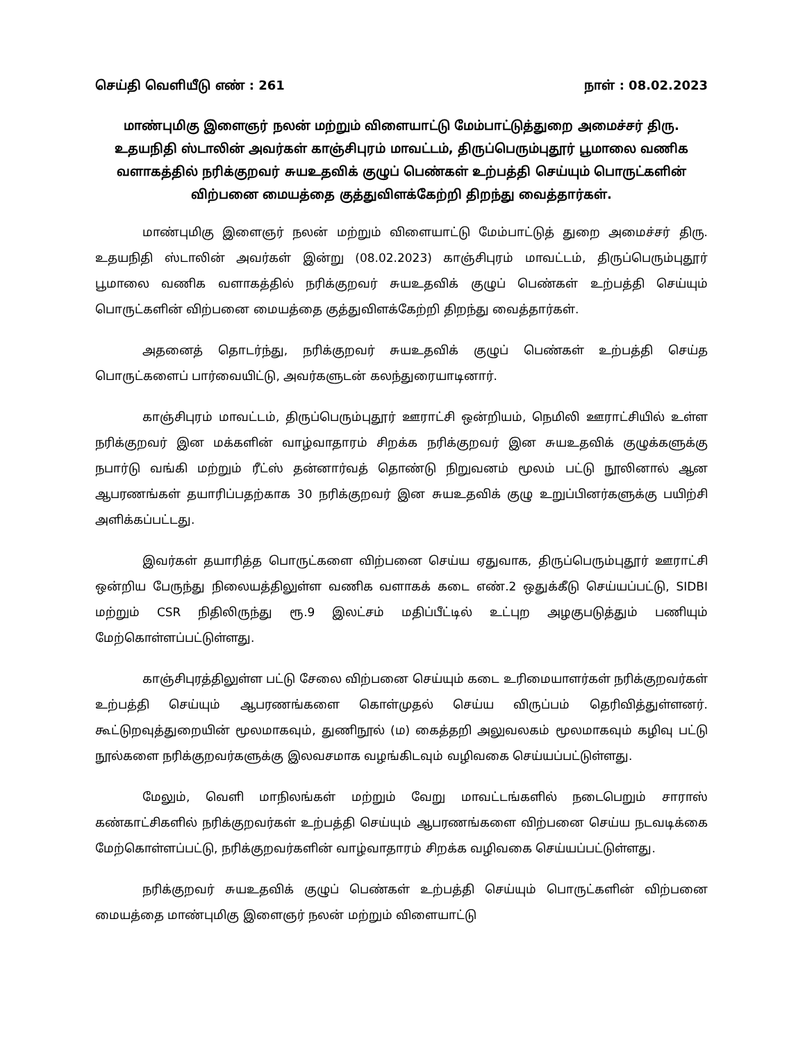செய்தி வெளியீடு எண் : 261 நாள் : 08.02.2023
மாண்புமிகு இளைஞர் நலன் மற்றும் விளையாட்டு மேம்பாட்டுத்துறை அமைச்சர் திரு. உதயநிதி ஸ்டாலின் அவர்கள் காஞ்சிபுரம் மாவட்டம், திருப்பெரும்புதூர் பூமாலை வணிக வளாகத்தில் நரிக்குறவர் சுயஉதவிக் குழுப் பெண்கள் உற்பத்தி செய்யும் பொருட்களின் விற்பனை மையத்தை குத்துவிளக்கேற்றி திறந்து வைத்தார்கள்.
மாண்புமிகு இளைஞர் நலன் மற்றும் விளையாட்டு மேம்பாட்டுத் துறை அமைச்சர் திரு. உதயநிதி ஸ்டாலின் அவர்கள் இன்று (08.02.2023) காஞ்சிபுரம் மாவட்டம், திருப்பெரும்புதூர் பூமாலை வணிக வளாகத்தில் நரிக்குறவர் சுயஉதவிக் குழுப் பெண்கள் உற்பத்தி செய்யும் பொருட்களின் விற்பனை மையத்தை குத்துவிளக்கேற்றி திறந்து வைத்தார்கள்.
அதனைத் தொடர்ந்து, நரிக்குறவர் சுயஉதவிக் குழுப் பெண்கள் உற்பத்தி செய்த பொருட்களைப் பார்வையிட்டு, அவர்களுடன் கலந்துரையாடினார்.
காஞ்சிபுரம் மாவட்டம், திருப்பெரும்புதூர் ஊராட்சி ஒன்றியம், நெமிலி ஊராட்சியில் உள்ள நரிக்குறவர் இன மக்களின் வாழ்வாதாரம் சிறக்க நரிக்குறவர் இன சுயஉதவிக் குழுக்களுக்கு நபார்டு வங்கி மற்றும் ரீட்ஸ் தன்னார்வத் தொண்டு நிறுவனம் மூலம் பட்டு நூலினால் ஆன ஆபரணங்கள் தயாரிப்பதற்காக 30 நரிக்குறவர் இன சுயஉதவிக் குழு உறுப்பினர்களுக்கு பயிற்சி அளிக்கப்பட்டது.
இவர்கள் தயாரித்த பொருட்களை விற்பனை செய்ய ஏதுவாக, திருப்பெரும்புதூர் ஊராட்சி ஒன்றிய பேருந்து நிலையத்திலுள்ள வணிக வளாகக் கடை எண்.2 ஒதுக்கீடு செய்யப்பட்டு, SIDBI மற்றும் CSR நிதிலிருந்து ரூ.9 இலட்சம் மதிப்பீட்டில் உட்புற அழகுபடுத்தும் பணியும் மேற்கொள்ளப்பட்டுள்ளது.
காஞ்சிபுரத்திலுள்ள பட்டு சேலை விற்பனை செய்யும் கடை உரிமையாளர்கள் நரிக்குறவர்கள் உற்பத்தி செய்யும் ஆபரணங்களை கொள்முதல் செய்ய விருப்பம் தெரிவித்துள்ளனர். கூட்டுறவுத்துறையின் மூலமாகவும், துணிநூல் (ம) கைத்தறி அலுவலகம் மூலமாகவும் கழிவு பட்டு நூல்களை நரிக்குறவர்களுக்கு இலவசமாக வழங்கிடவும் வழிவகை செய்யப்பட்டுள்ளது.
மேலும், வெளி மாநிலங்கள் மற்றும் வேறு மாவட்டங்களில் நடைபெறும் சாராஸ் கண்காட்சிகளில் நரிக்குறவர்கள் உற்பத்தி செய்யும் ஆபரணங்களை விற்பனை செய்ய நடவடிக்கை மேற்கொள்ளப்பட்டு, நரிக்குறவர்களின் வாழ்வாதாரம் சிறக்க வழிவகை செய்யப்பட்டுள்ளது.
நரிக்குறவர் சுயஉதவிக் குழுப் பெண்கள் உற்பத்தி செய்யும் பொருட்களின் விற்பனை மையத்தை மாண்புமிகு இளைஞர் நலன் மற்றும் விளையாட்டு